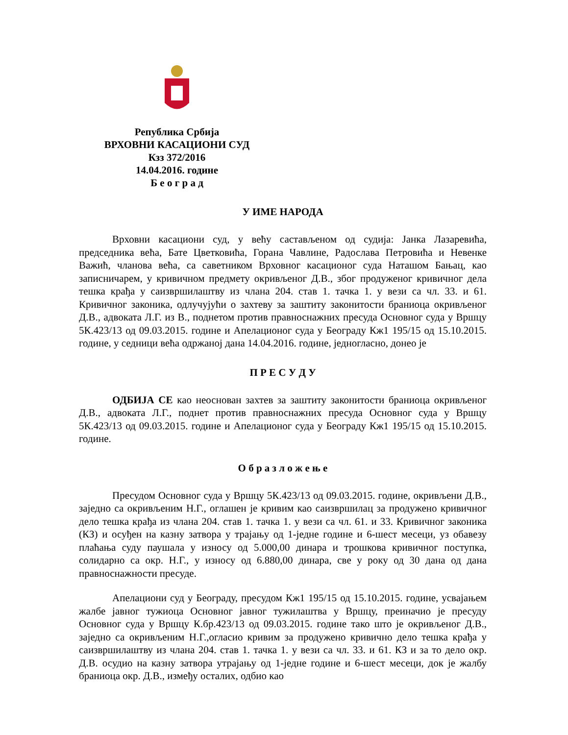Република Србија
ВРХОВНИ КАСАЦИОНИ СУД
Кзз 372/2016
14.04.2016. године
Б е о г р а д
У ИМЕ НАРОДА
Врховни касациони суд, у већу састављеном од судија: Јанка Лазаревића, председника већа, Бате Цветковића, Горана Чавлине, Радослава Петровића и Невенке Важић, чланова већа, са саветником Врховног касационог суда Наташом Бањац, као записничарем, у кривичном предмету окривљеног Д.В., због продуженог кривичног дела тешка крађа у саизвршилаштву из члана 204. став 1. тачка 1. у вези са чл. 33. и 61. Кривичног законика, одлучујући о захтеву за заштиту законитости браниоца окривљеног Д.В., адвоката Л.Г. из В., поднетом против правноснажних пресуда Основног суда у Вршцу 5К.423/13 од 09.03.2015. године и Апелационог суда у Београду Кж1 195/15 од 15.10.2015. године, у седници већа одржаној дана 14.04.2016. године, једногласно, донео је
П Р Е С У Д У
ОДБИЈА СЕ као неоснован захтев за заштиту законитости браниоца окривљеног Д.В., адвоката Л.Г., поднет против правноснажних пресуда Основног суда у Вршцу 5К.423/13 од 09.03.2015. године и Апелационог суда у Београду Кж1 195/15 од 15.10.2015. године.
О б р а з л о ж е њ е
Пресудом Основног суда у Вршцу 5К.423/13 од 09.03.2015. године, окривљени Д.В., заједно са окривљеним Н.Г., оглашен је кривим као саизвршилац за продужено кривичног дело тешка крађа из члана 204. став 1. тачка 1. у вези са чл. 61. и 33. Кривичног законика (КЗ) и осуђен на казну затвора у трајању од 1-једне године и 6-шест месеци, уз обавезу плаћања суду паушала у износу од 5.000,00 динара и трошкова кривичног поступка, солидарно са окр. Н.Г., у износу од 6.880,00 динара, све у року од 30 дана од дана правноснажности пресуде.
Апелациони суд у Београду, пресудом Кж1 195/15 од 15.10.2015. године, усвајањем жалбе јавног тужиоца Основног јавног тужилаштва у Вршцу, преиначио је пресуду Основног суда у Вршцу К.бр.423/13 од 09.03.2015. године тако што је окривљеног Д.В., заједно са окривљеним Н.Г.,огласио кривим за продужено кривично дело тешка крађа у саизвршилаштву из члана 204. став 1. тачка 1. у вези са чл. 33. и 61. КЗ и за то дело окр. Д.В. осудио на казну затвора утрајању од 1-једне године и 6-шест месеци, док је жалбу браниоца окр. Д.В., између осталих, одбио као